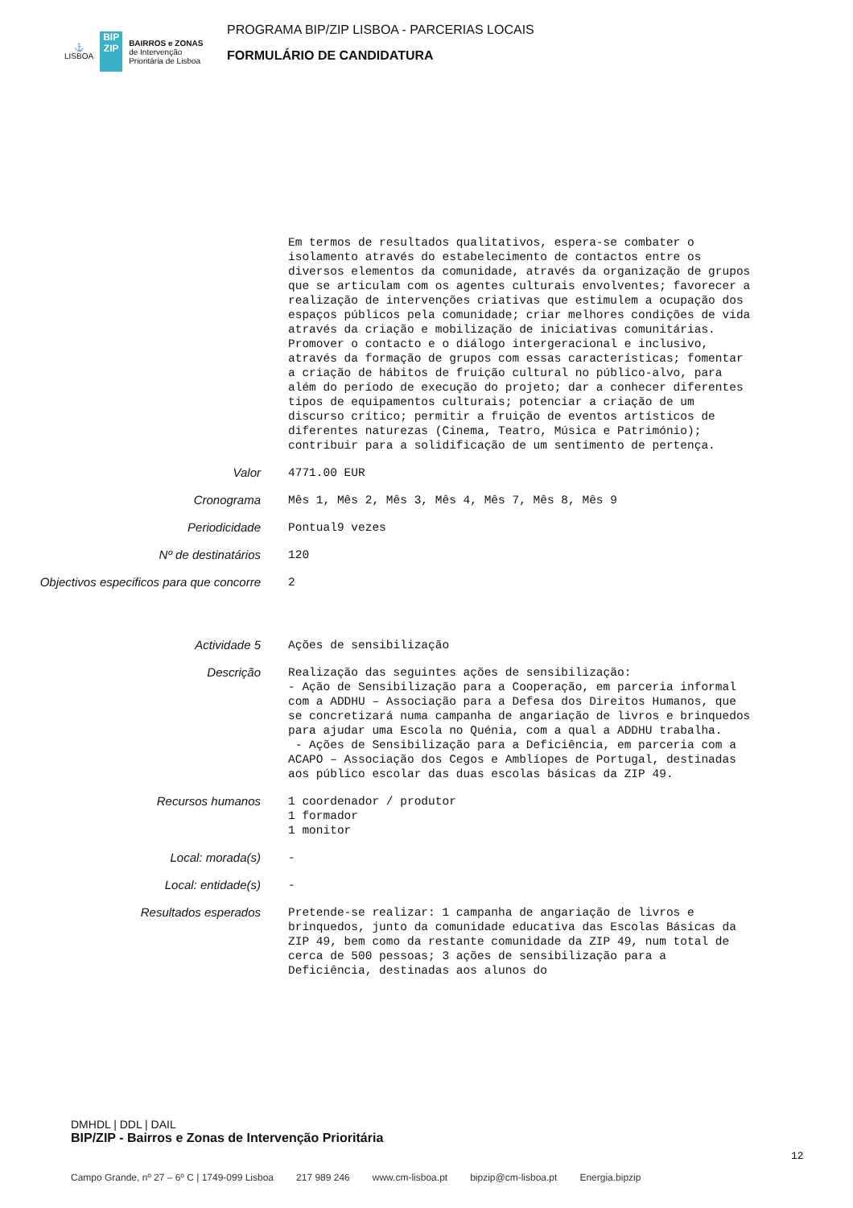⚓
LISBOA
BIP
ZIP
BAIRROS e ZONAS
de Intervenção
Prioritária de Lisboa
PROGRAMA BIP/ZIP LISBOA - PARCERIAS LOCAIS
FORMULÁRIO DE CANDIDATURA
Em termos de resultados qualitativos, espera-se combater o isolamento através do estabelecimento de contactos entre os diversos elementos da comunidade, através da organização de grupos que se articulam com os agentes culturais envolventes; favorecer a realização de intervenções criativas que estimulem a ocupação dos espaços públicos pela comunidade; criar melhores condições de vida através da criação e mobilização de iniciativas comunitárias. Promover o contacto e o diálogo intergeracional e inclusivo, através da formação de grupos com essas características; fomentar a criação de hábitos de fruição cultural no público-alvo, para além do período de execução do projeto; dar a conhecer diferentes tipos de equipamentos culturais; potenciar a criação de um discurso crítico; permitir a fruição de eventos artísticos de diferentes naturezas (Cinema, Teatro, Música e Património); contribuir para a solidificação de um sentimento de pertença.
Valor
4771.00 EUR
Cronograma
Mês 1, Mês 2, Mês 3, Mês 4, Mês 7, Mês 8, Mês 9
Periodicidade
Pontual9 vezes
Nº de destinatários
120
Objectivos especificos para que concorre
2
Actividade 5
Ações de sensibilização
Descrição
Realização das seguintes ações de sensibilização: - Ação de Sensibilização para a Cooperação, em parceria informal com a ADDHU – Associação para a Defesa dos Direitos Humanos, que se concretizará numa campanha de angariação de livros e brinquedos para ajudar uma Escola no Quénia, com a qual a ADDHU trabalha. - Ações de Sensibilização para a Deficiência, em parceria com a ACAPO – Associação dos Cegos e Amblíopes de Portugal, destinadas aos público escolar das duas escolas básicas da ZIP 49.
Recursos humanos
1 coordenador / produtor 1 formador 1 monitor
Local: morada(s)
-
Local: entidade(s)
-
Resultados esperados
Pretende-se realizar: 1 campanha de angariação de livros e brinquedos, junto da comunidade educativa das Escolas Básicas da ZIP 49, bem como da restante comunidade da ZIP 49, num total de cerca de 500 pessoas; 3 ações de sensibilização para a Deficiência, destinadas aos alunos do
DMHDL | DDL | DAIL
BIP/ZIP - Bairros e Zonas de Intervenção Prioritária
12
Campo Grande, nº 27 – 6º C | 1749-099 Lisboa 217 989 246 www.cm-lisboa.pt bipzip@cm-lisboa.pt Energia.bipzip